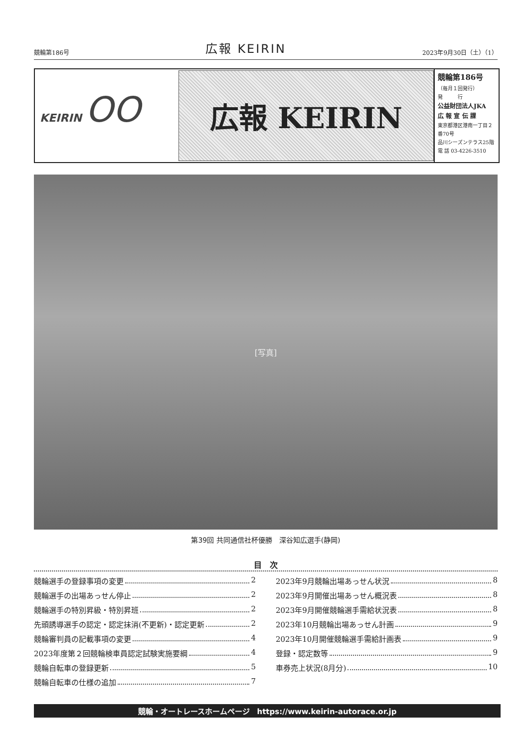競輪第186号 広報 KEIRIN 2023年9月30日（土）（1）
KEIRIN OO
広報 KEIRIN
競輪第186号
（毎月１回発行）
発　　　行
公益財団法人JKA
広 報 宣 伝 課
東京都港区港南一丁目２番70号
品川シーズンテラス25階
電 話 03-4226-3510
[写真]
第39回 共同通信社杯優勝　深谷知広選手(静岡)
目　次
競輪選手の登録事項の変更 2
競輪選手の出場あっせん停止 2
競輪選手の特別昇級・特別昇班 2
先頭誘導選手の認定・認定抹消(不更新)・認定更新 2
競輪審判員の記載事項の変更 4
2023年度第２回競輪検車員認定試験実施要綱 4
競輪自転車の登録更新 5
競輪自転車の仕様の追加 7
2023年9月競輪出場あっせん状況 8
2023年9月開催出場あっせん概況表 8
2023年9月開催競輪選手需給状況表 8
2023年10月競輪出場あっせん計画 9
2023年10月開催競輪選手需給計画表 9
登録・認定数等 9
車券売上状況(8月分) 10
競輪・オートレースホームページ　https://www.keirin-autorace.or.jp